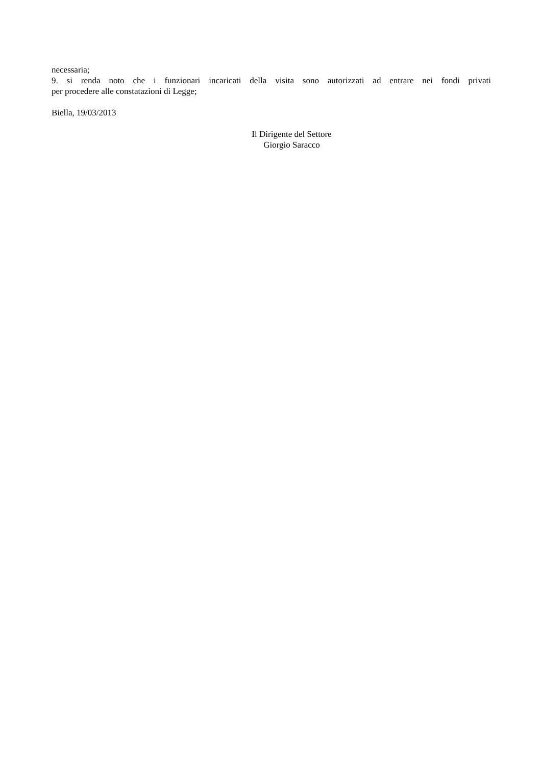necessaria;
9. si renda noto che i funzionari incaricati della visita sono autorizzati ad entrare nei fondi privati
per procedere alle constatazioni di Legge;
Biella, 19/03/2013
Il Dirigente del Settore
Giorgio Saracco